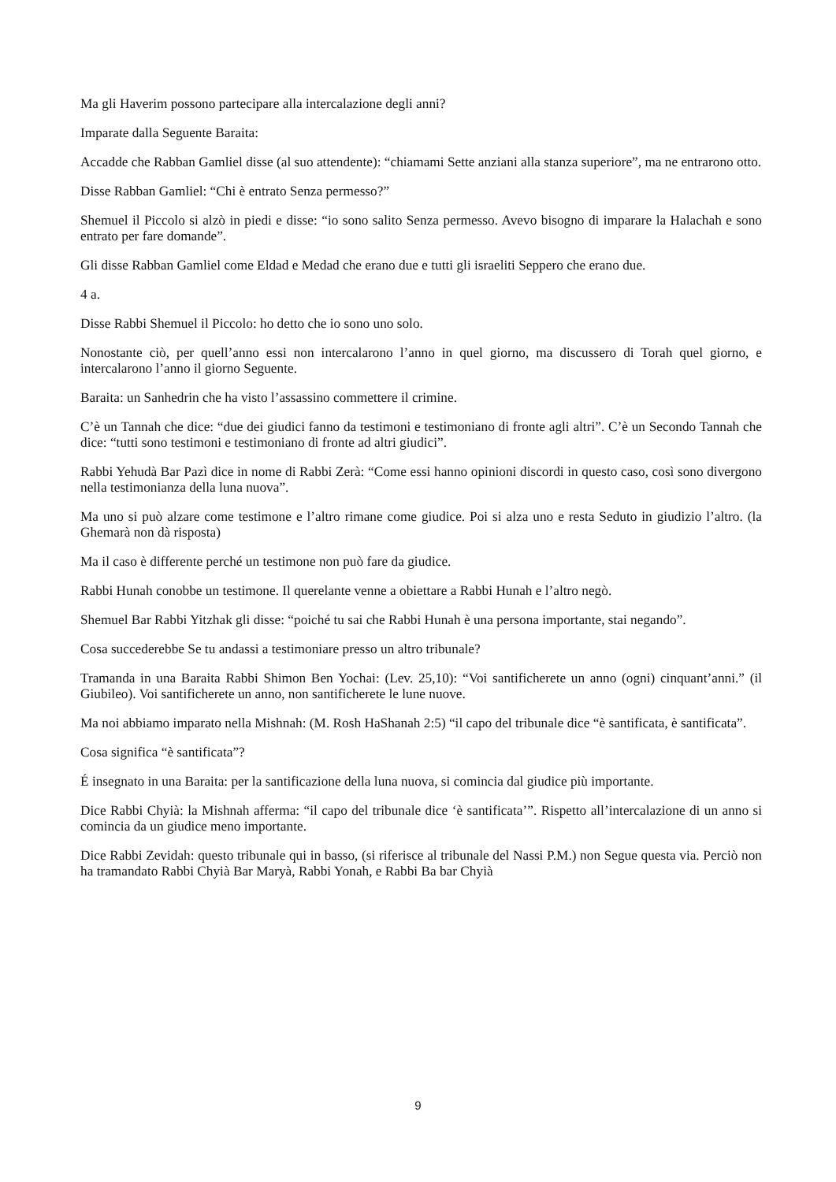Ma gli Haverim possono partecipare alla intercalazione degli anni?
Imparate dalla Seguente Baraita:
Accadde che Rabban Gamliel disse (al suo attendente): “chiamami Sette anziani alla stanza superiore”, ma ne entrarono otto.
Disse Rabban Gamliel: “Chi è entrato Senza permesso?”
Shemuel il Piccolo si alzò in piedi e disse: “io sono salito Senza permesso. Avevo bisogno di imparare la Halachah e sono entrato per fare domande”.
Gli disse Rabban Gamliel come Eldad e Medad che erano due e tutti gli israeliti Seppero che erano due.
4 a.
Disse Rabbi Shemuel il Piccolo: ho detto che io sono uno solo.
Nonostante ciò, per quell’anno essi non intercalarono l’anno in quel giorno, ma discussero di Torah quel giorno, e intercalarono l’anno il giorno Seguente.
Baraita: un Sanhedrin che ha visto l’assassino commettere il crimine.
C’è un Tannah che dice: “due dei giudici fanno da testimoni e testimoniano di fronte agli altri”. C’è un Secondo Tannah che dice: “tutti sono testimoni e testimoniano di fronte ad altri giudici”.
Rabbi Yehudà Bar Pazì dice in nome di Rabbi Zerà: “Come essi hanno opinioni discordi in questo caso, così sono divergono nella testimonianza della luna nuova”.
Ma uno si può alzare come testimone e l’altro rimane come giudice. Poi si alza uno e resta Seduto in giudizio l’altro. (la Ghemarà non dà risposta)
Ma il caso è differente perché un testimone non può fare da giudice.
Rabbi Hunah conobbe un testimone. Il querelante venne a obiettare a Rabbi Hunah e l’altro negò.
Shemuel Bar Rabbi Yitzhak gli disse: “poiché tu sai che Rabbi Hunah è una persona importante, stai negando”.
Cosa succederebbe Se tu andassi a testimoniare presso un altro tribunale?
Tramanda in una Baraita Rabbi Shimon Ben Yochai: (Lev. 25,10): “Voi santificherete un anno (ogni) cinquant’anni.” (il Giubileo). Voi santificherete un anno, non santificherete le lune nuove.
Ma noi abbiamo imparato nella Mishnah: (M. Rosh HaShanah 2:5) “il capo del tribunale dice “è santificata, è santificata”.
Cosa significa “è santificata”?
É insegnato in una Baraita: per la santificazione della luna nuova, si comincia dal giudice più importante.
Dice Rabbi Chyià: la Mishnah afferma: “il capo del tribunale dice ‘è santificata’”. Rispetto all’intercalazione di un anno si comincia da un giudice meno importante.
Dice Rabbi Zevidah: questo tribunale qui in basso, (si riferisce al tribunale del Nassi P.M.) non Segue questa via. Perciò non ha tramandato Rabbi Chyià Bar Maryà, Rabbi Yonah, e Rabbi Ba bar Chyià
9